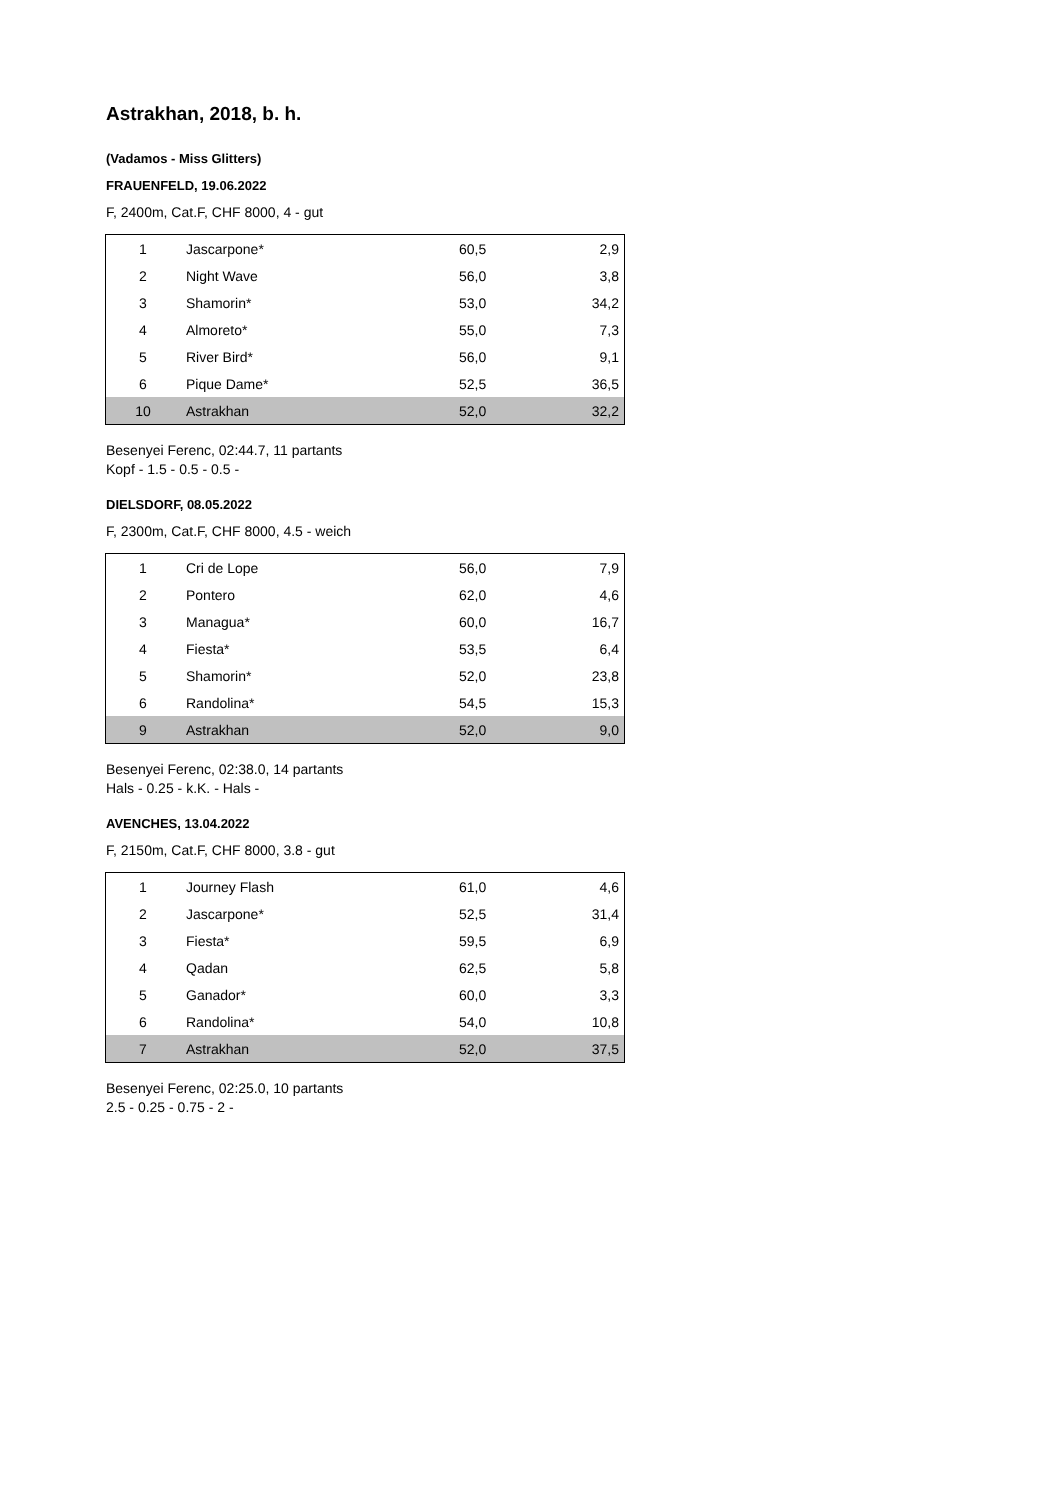Astrakhan, 2018, b. h.
(Vadamos - Miss Glitters)
FRAUENFELD, 19.06.2022
F, 2400m, Cat.F, CHF 8000, 4 - gut
| 1 | Jascarpone* | 60,5 | 2,9 |
| 2 | Night Wave | 56,0 | 3,8 |
| 3 | Shamorin* | 53,0 | 34,2 |
| 4 | Almoreto* | 55,0 | 7,3 |
| 5 | River Bird* | 56,0 | 9,1 |
| 6 | Pique Dame* | 52,5 | 36,5 |
| 10 | Astrakhan | 52,0 | 32,2 |
Besenyei Ferenc, 02:44.7, 11 partants
Kopf - 1.5 - 0.5 - 0.5 -
DIELSDORF, 08.05.2022
F, 2300m, Cat.F, CHF 8000, 4.5 - weich
| 1 | Cri de Lope | 56,0 | 7,9 |
| 2 | Pontero | 62,0 | 4,6 |
| 3 | Managua* | 60,0 | 16,7 |
| 4 | Fiesta* | 53,5 | 6,4 |
| 5 | Shamorin* | 52,0 | 23,8 |
| 6 | Randolina* | 54,5 | 15,3 |
| 9 | Astrakhan | 52,0 | 9,0 |
Besenyei Ferenc, 02:38.0, 14 partants
Hals - 0.25 - k.K. - Hals -
AVENCHES, 13.04.2022
F, 2150m, Cat.F, CHF 8000, 3.8 - gut
| 1 | Journey Flash | 61,0 | 4,6 |
| 2 | Jascarpone* | 52,5 | 31,4 |
| 3 | Fiesta* | 59,5 | 6,9 |
| 4 | Qadan | 62,5 | 5,8 |
| 5 | Ganador* | 60,0 | 3,3 |
| 6 | Randolina* | 54,0 | 10,8 |
| 7 | Astrakhan | 52,0 | 37,5 |
Besenyei Ferenc, 02:25.0, 10 partants
2.5 - 0.25 - 0.75 - 2 -